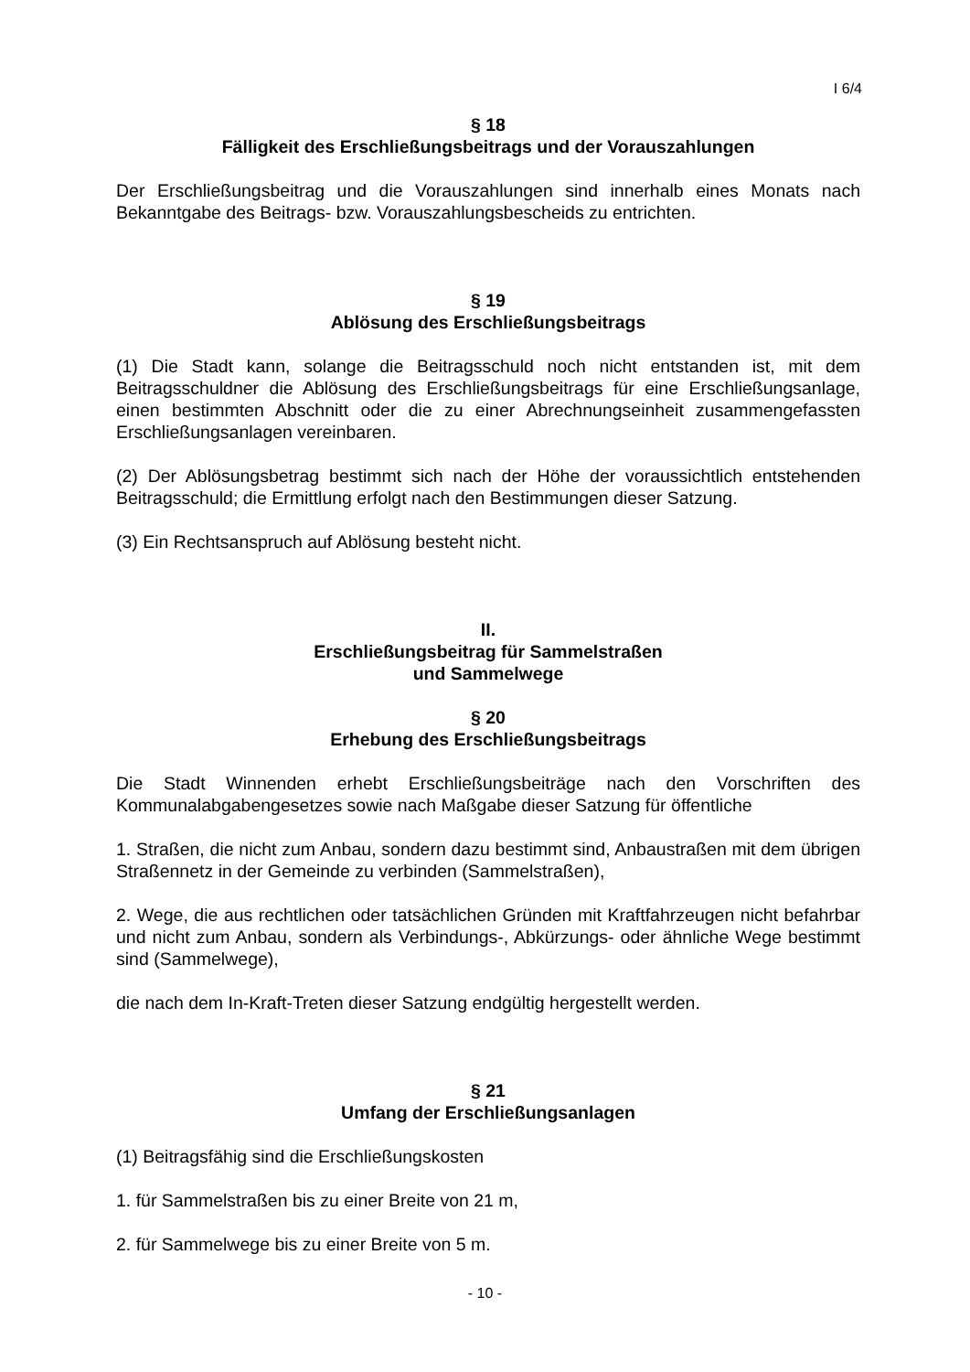I 6/4
§ 18
Fälligkeit des Erschließungsbeitrags und der Vorauszahlungen
Der Erschließungsbeitrag und die Vorauszahlungen sind innerhalb eines Monats nach Bekanntgabe des Beitrags- bzw. Vorauszahlungsbescheids zu entrichten.
§ 19
Ablösung des Erschließungsbeitrags
(1) Die Stadt kann, solange die Beitragsschuld noch nicht entstanden ist, mit dem Beitragsschuldner die Ablösung des Erschließungsbeitrags für eine Erschließungsanlage, einen bestimmten Abschnitt oder die zu einer Abrechnungseinheit zusammengefassten Erschließungsanlagen vereinbaren.
(2) Der Ablösungsbetrag bestimmt sich nach der Höhe der voraussichtlich entstehenden Beitragsschuld; die Ermittlung erfolgt nach den Bestimmungen dieser Satzung.
(3) Ein Rechtsanspruch auf Ablösung besteht nicht.
II.
Erschließungsbeitrag für Sammelstraßen
und Sammelwege
§ 20
Erhebung des Erschließungsbeitrags
Die Stadt Winnenden erhebt Erschließungsbeiträge nach den Vorschriften des Kommunalabgabengesetzes sowie nach Maßgabe dieser Satzung für öffentliche
1. Straßen, die nicht zum Anbau, sondern dazu bestimmt sind, Anbaustraßen mit dem übrigen Straßennetz in der Gemeinde zu verbinden (Sammelstraßen),
2. Wege, die aus rechtlichen oder tatsächlichen Gründen mit Kraftfahrzeugen nicht befahrbar und nicht zum Anbau, sondern als Verbindungs-, Abkürzungs- oder ähnliche Wege bestimmt sind (Sammelwege),
die nach dem In-Kraft-Treten dieser Satzung endgültig hergestellt werden.
§ 21
Umfang der Erschließungsanlagen
(1) Beitragsfähig sind die Erschließungskosten
1. für Sammelstraßen bis zu einer Breite von 21 m,
2. für Sammelwege bis zu einer Breite von 5 m.
- 10 -